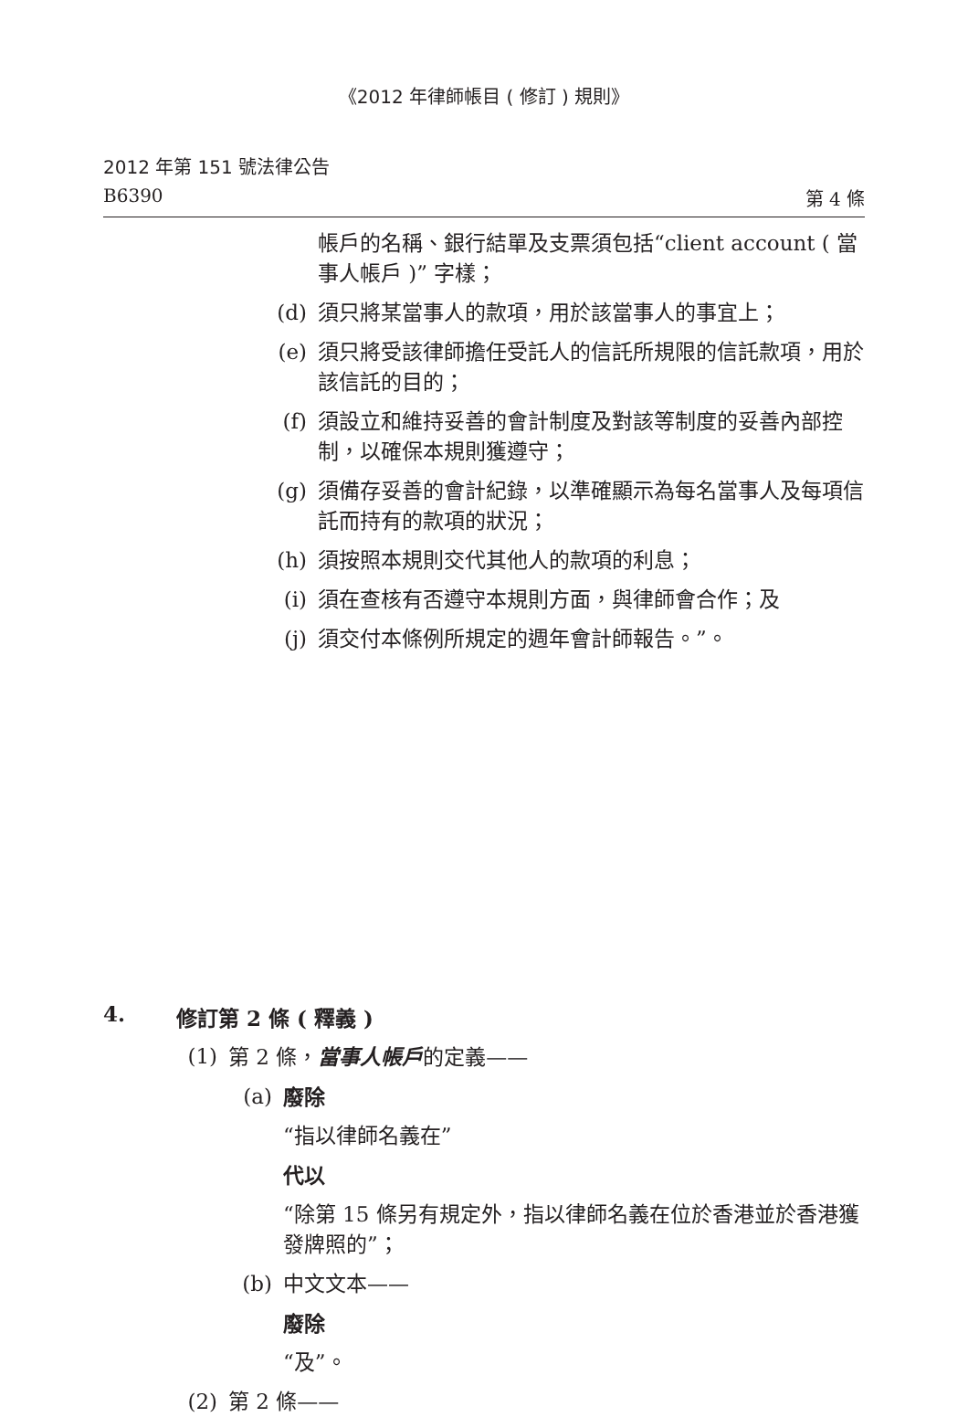《2012 年律師帳目 ( 修訂 ) 規則》
2012 年第 151 號法律公告
B6390 第 4 條
帳戶的名稱、銀行結單及支票須包括“client account ( 當事人帳戶 )” 字樣；
(d) 須只將某當事人的款項，用於該當事人的事宜上；
(e) 須只將受該律師擔任受託人的信託所規限的信託款項，用於該信託的目的；
(f) 須設立和維持妥善的會計制度及對該等制度的妥善內部控制，以確保本規則獲遵守；
(g) 須備存妥善的會計紀錄，以準確顯示為每名當事人及每項信託而持有的款項的狀況；
(h) 須按照本規則交代其他人的款項的利息；
(i) 須在查核有否遵守本規則方面，與律師會合作；及
(j) 須交付本條例所規定的週年會計師報告。”。
4. 修訂第 2 條 ( 釋義 )
(1) 第 2 條，當事人帳戶的定義——
(a) 廢除
“指以律師名義在”
代以
“除第 15 條另有規定外，指以律師名義在位於香港並於香港獲發牌照的”；
(b) 中文文本——
廢除
“及”。
(2) 第 2 條——